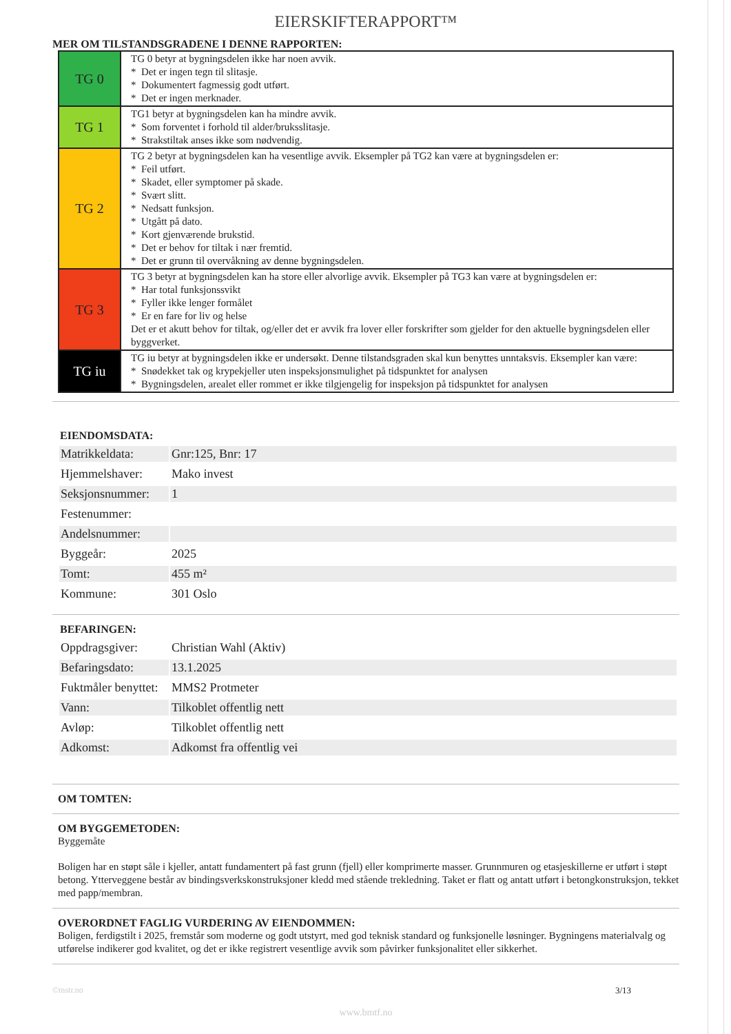EIERSKIFTERAPPORT™
MER OM TILSTANDSGRADENE I DENNE RAPPORTEN:
| TG 0 | TG 0 betyr at bygningsdelen ikke har noen avvik. * Det er ingen tegn til slitasje. * Dokumentert fagmessig godt utført. * Det er ingen merknader. |
| TG 1 | TG1 betyr at bygningsdelen kan ha mindre avvik. * Som forventet i forhold til alder/bruksslitasje. * Strakstiltak anses ikke som nødvendig. |
| TG 2 | TG 2 betyr at bygningsdelen kan ha vesentlige avvik. Eksempler på TG2 kan være at bygningsdelen er: * Feil utført. * Skadet, eller symptomer på skade. * Svært slitt. * Nedsatt funksjon. * Utgått på dato. * Kort gjenværende brukstid. * Det er behov for tiltak i nær fremtid. * Det er grunn til overvåkning av denne bygningsdelen. |
| TG 3 | TG 3 betyr at bygningsdelen kan ha store eller alvorlige avvik. Eksempler på TG3 kan være at bygningsdelen er: * Har total funksjonssvikt * Fyller ikke lenger formålet * Er en fare for liv og helse Det er et akutt behov for tiltak, og/eller det er avvik fra lover eller forskrifter som gjelder for den aktuelle bygningsdelen eller byggverket. |
| TG iu | TG iu betyr at bygningsdelen ikke er undersøkt. Denne tilstandsgraden skal kun benyttes unntaksvis. Eksempler kan være: * Snødekket tak og krypekjeller uten inspeksjonsmulighet på tidspunktet for analysen * Bygningsdelen, arealet eller rommet er ikke tilgjengelig for inspeksjon på tidspunktet for analysen |
EIENDOMSDATA:
| Matrikkeldata: | Gnr:125, Bnr: 17 |
| Hjemmelshaver: | Mako invest |
| Seksjonsnummer: | 1 |
| Festenummer: | |
| Andelsnummer: | |
| Byggeår: | 2025 |
| Tomt: | 455 m² |
| Kommune: | 301 Oslo |
BEFARINGEN:
| Oppdragsgiver: | Christian Wahl (Aktiv) |
| Befaringsdato: | 13.1.2025 |
| Fuktmåler benyttet: | MMS2 Protmeter |
| Vann: | Tilkoblet offentlig nett |
| Avløp: | Tilkoblet offentlig nett |
| Adkomst: | Adkomst fra offentlig vei |
OM TOMTEN:
OM BYGGEMETODEN:
Byggemåte
Boligen har en støpt såle i kjeller, antatt fundamentert på fast grunn (fjell) eller komprimerte masser. Grunnmuren og etasjeskillerne er utført i støpt betong. Ytterveggene består av bindingsverkskonstruksjoner kledd med stående trekledning. Taket er flatt og antatt utført i betongkonstruksjon, tekket med papp/membran.
OVERORDNET FAGLIG VURDERING AV EIENDOMMEN:
Boligen, ferdigstilt i 2025, fremstår som moderne og godt utstyrt, med god teknisk standard og funksjonelle løsninger. Bygningens materialvalg og utførelse indikerer god kvalitet, og det er ikke registrert vesentlige avvik som påvirker funksjonalitet eller sikkerhet.
©mstr.no 3/13
www.bmtf.no